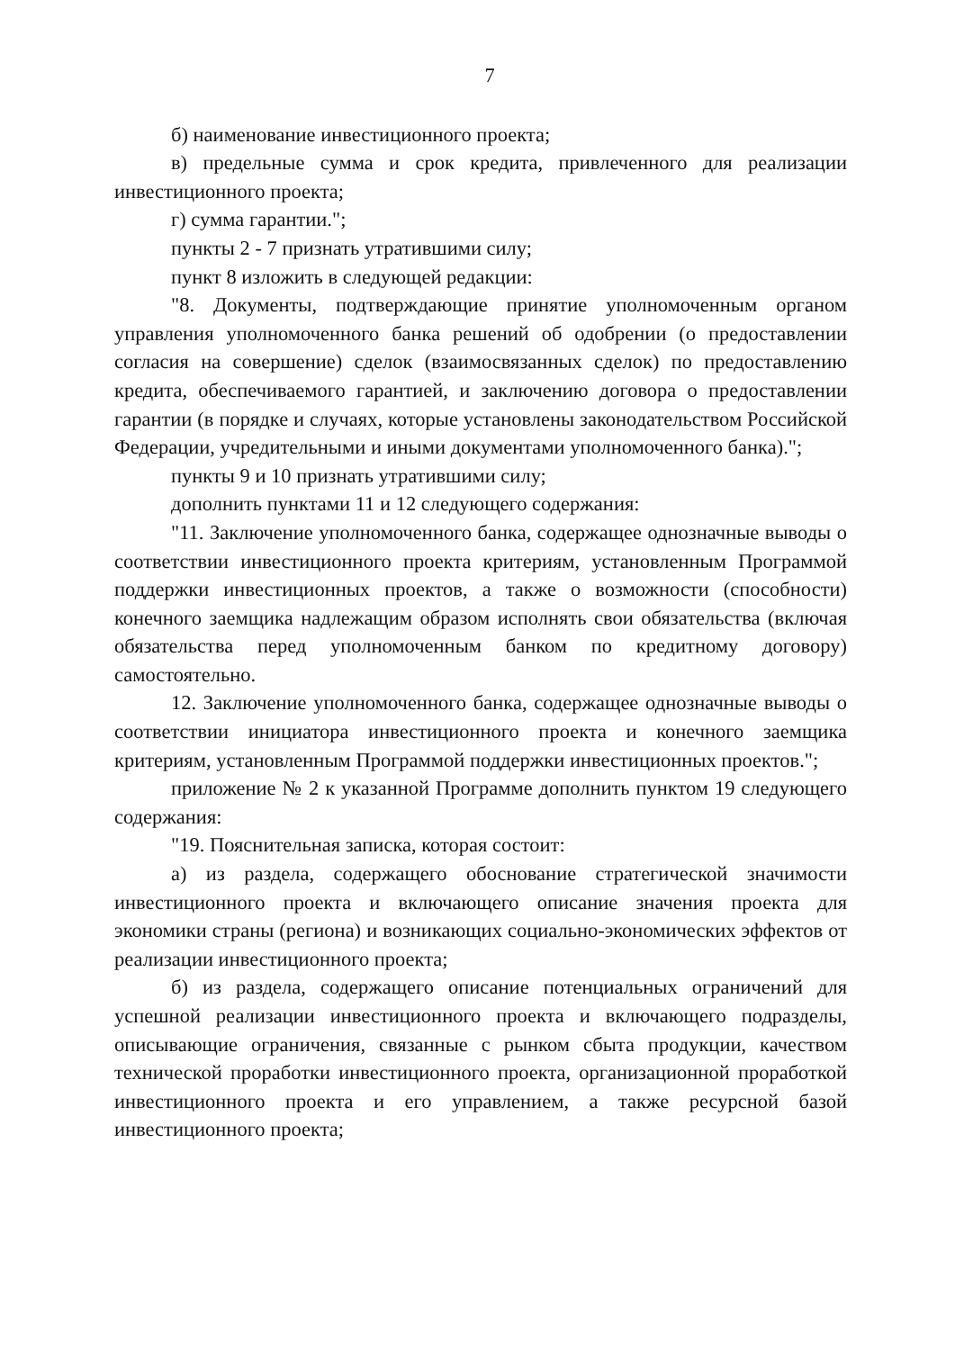7
б) наименование инвестиционного проекта;
в) предельные сумма и срок кредита, привлеченного для реализации инвестиционного проекта;
г) сумма гарантии.";
пункты 2 - 7 признать утратившими силу;
пункт 8 изложить в следующей редакции:
"8. Документы, подтверждающие принятие уполномоченным органом управления уполномоченного банка решений об одобрении (о предоставлении согласия на совершение) сделок (взаимосвязанных сделок) по предоставлению кредита, обеспечиваемого гарантией, и заключению договора о предоставлении гарантии (в порядке и случаях, которые установлены законодательством Российской Федерации, учредительными и иными документами уполномоченного банка).";
пункты 9 и 10 признать утратившими силу;
дополнить пунктами 11 и 12 следующего содержания:
"11. Заключение уполномоченного банка, содержащее однозначные выводы о соответствии инвестиционного проекта критериям, установленным Программой поддержки инвестиционных проектов, а также о возможности (способности) конечного заемщика надлежащим образом исполнять свои обязательства (включая обязательства перед уполномоченным банком по кредитному договору) самостоятельно.
12. Заключение уполномоченного банка, содержащее однозначные выводы о соответствии инициатора инвестиционного проекта и конечного заемщика критериям, установленным Программой поддержки инвестиционных проектов.";
приложение № 2 к указанной Программе дополнить пунктом 19 следующего содержания:
"19. Пояснительная записка, которая состоит:
а) из раздела, содержащего обоснование стратегической значимости инвестиционного проекта и включающего описание значения проекта для экономики страны (региона) и возникающих социально-экономических эффектов от реализации инвестиционного проекта;
б) из раздела, содержащего описание потенциальных ограничений для успешной реализации инвестиционного проекта и включающего подразделы, описывающие ограничения, связанные с рынком сбыта продукции, качеством технической проработки инвестиционного проекта, организационной проработкой инвестиционного проекта и его управлением, а также ресурсной базой инвестиционного проекта;